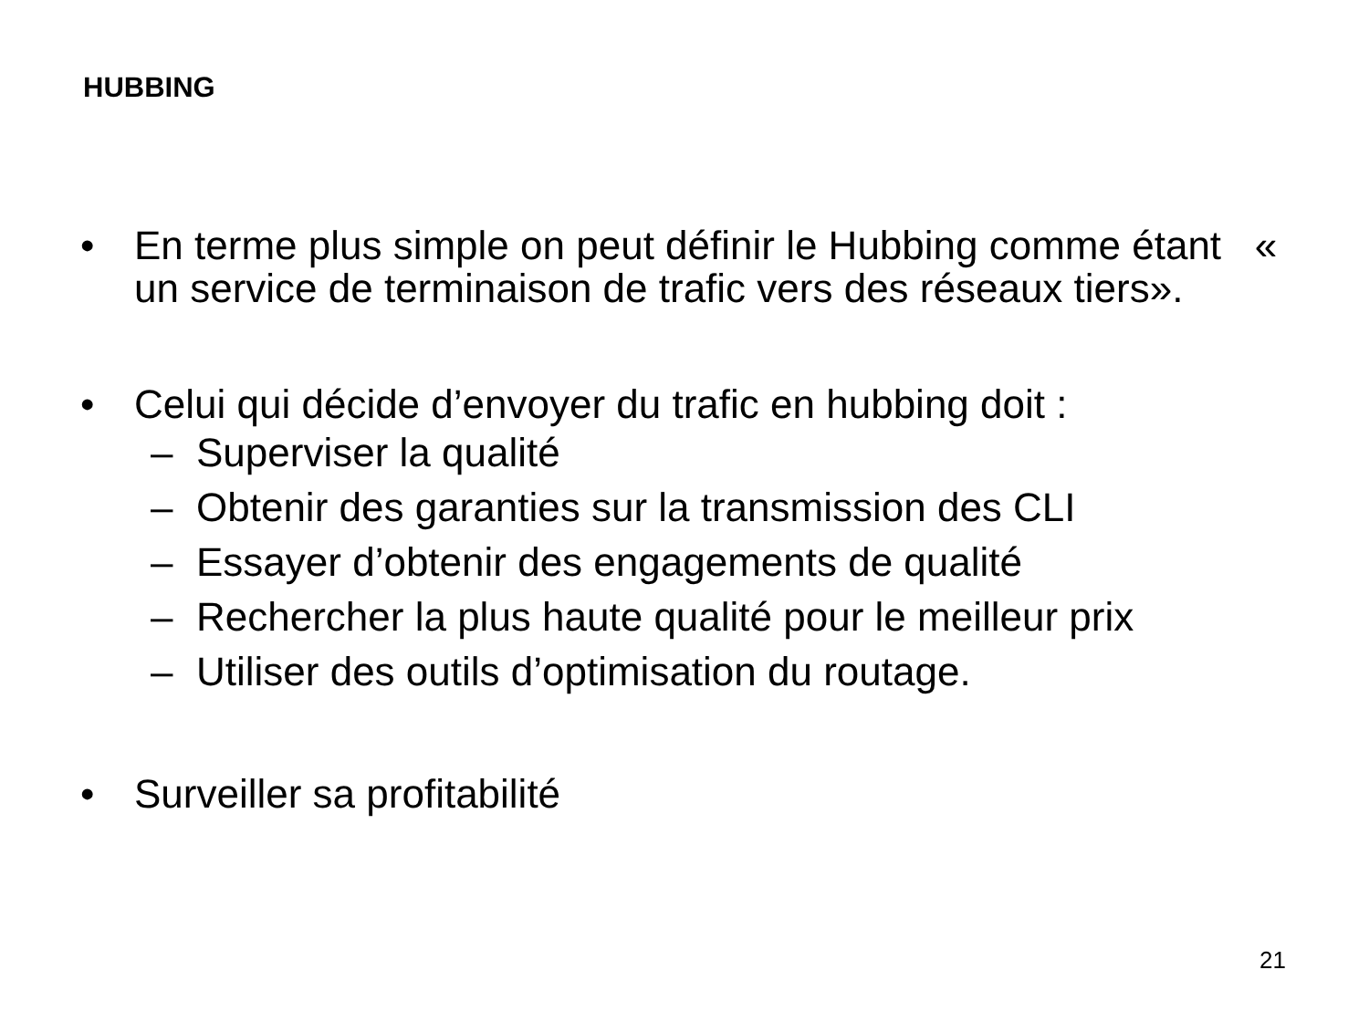HUBBING
• En terme plus simple on peut définir le Hubbing comme étant « un service de terminaison de trafic vers des réseaux tiers».
• Celui qui décide d’envoyer du trafic en hubbing doit :
– Superviser la qualité
– Obtenir des garanties sur la transmission des CLI
– Essayer d’obtenir des engagements de qualité
– Rechercher la plus haute qualité pour le meilleur prix
– Utiliser des outils d’optimisation du routage.
• Surveiller sa profitabilité
21